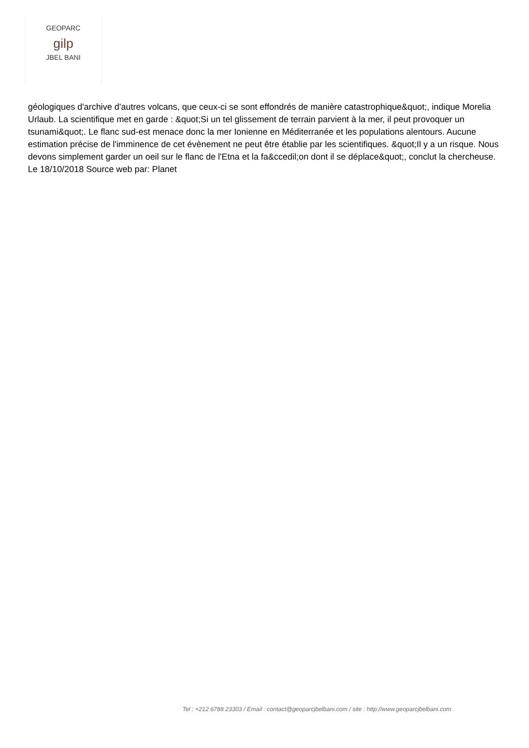GEOPARC
gilp
JBEL BANI
géologiques d'archive d'autres volcans, que ceux-ci se sont effondrés de manière catastrophique&quot;, indique Morelia Urlaub. La scientifique met en garde : &quot;Si un tel glissement de terrain parvient à la mer, il peut provoquer un tsunami&quot;. Le flanc sud-est menace donc la mer Ionienne en Méditerranée et les populations alentours. Aucune estimation précise de l'imminence de cet évènement ne peut être établie par les scientifiques. &quot;Il y a un risque. Nous devons simplement garder un oeil sur le flanc de l'Etna et la fa&ccedil;on dont il se déplace&quot;, conclut la chercheuse. Le 18/10/2018 Source web par: Planet
Tel : +212 6788 23303 / Email : contact@geoparcjbelbani.com / site : http://www.geoparcjbelbani.com